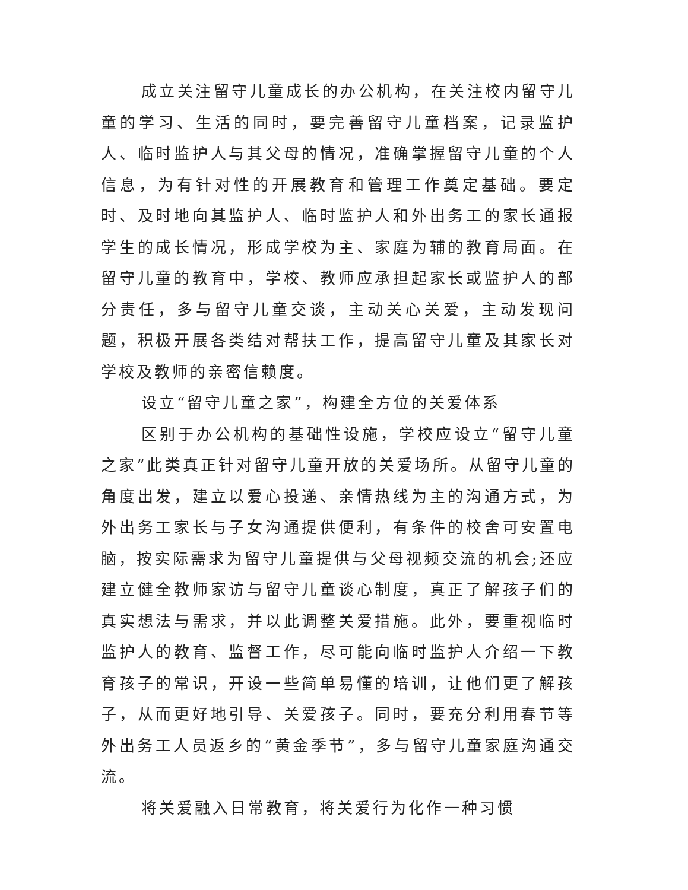成立关注留守儿童成长的办公机构，在关注校内留守儿童的学习、生活的同时，要完善留守儿童档案，记录监护人、临时监护人与其父母的情况，准确掌握留守儿童的个人信息，为有针对性的开展教育和管理工作奠定基础。要定时、及时地向其监护人、临时监护人和外出务工的家长通报学生的成长情况，形成学校为主、家庭为辅的教育局面。在留守儿童的教育中，学校、教师应承担起家长或监护人的部分责任，多与留守儿童交谈，主动关心关爱，主动发现问题，积极开展各类结对帮扶工作，提高留守儿童及其家长对学校及教师的亲密信赖度。
设立“留守儿童之家”，构建全方位的关爱体系
区别于办公机构的基础性设施，学校应设立“留守儿童之家”此类真正针对留守儿童开放的关爱场所。从留守儿童的角度出发，建立以爱心投递、亲情热线为主的沟通方式，为外出务工家长与子女沟通提供便利，有条件的校舍可安置电脑，按实际需求为留守儿童提供与父母视频交流的机会;还应建立健全教师家访与留守儿童谈心制度，真正了解孩子们的真实想法与需求，并以此调整关爱措施。此外，要重视临时监护人的教育、监督工作，尽可能向临时监护人介绍一下教育孩子的常识，开设一些简单易懂的培训，让他们更了解孩子，从而更好地引导、关爱孩子。同时，要充分利用春节等外出务工人员返乡的“黄金季节”，多与留守儿童家庭沟通交流。
将关爱融入日常教育，将关爱行为化作一种习惯